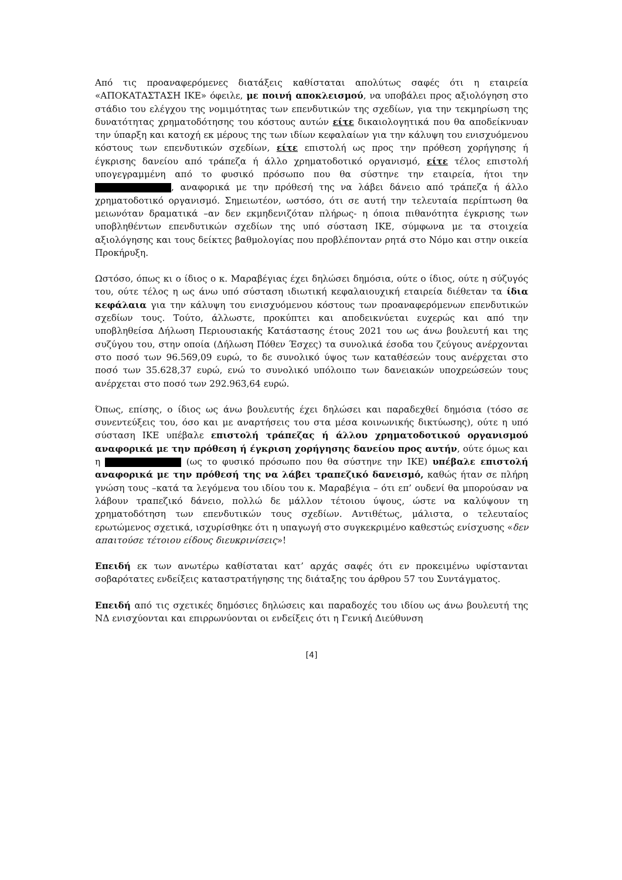Από τις προαναφερόμενες διατάξεις καθίσταται απολύτως σαφές ότι η εταιρεία «ΑΠΟΚΑΤΑΣΤΑΣΗ ΙΚΕ» όφειλε, με ποινή αποκλεισμού, να υποβάλει προς αξιολόγηση στο στάδιο του ελέγχου της νομιμότητας των επενδυτικών της σχεδίων, για την τεκμηρίωση της δυνατότητας χρηματοδότησης του κόστους αυτών είτε δικαιολογητικά που θα αποδείκνυαν την ύπαρξη και κατοχή εκ μέρους της των ιδίων κεφαλαίων για την κάλυψη του ενισχυόμενου κόστους των επενδυτικών σχεδίων, είτε επιστολή ως προς την πρόθεση χορήγησης ή έγκρισης δανείου από τράπεζα ή άλλο χρηματοδοτικό οργανισμό, είτε τέλος επιστολή υπογεγραμμένη από το φυσικό πρόσωπο που θα σύστηνε την εταιρεία, ήτοι την , αναφορικά με την πρόθεσή της να λάβει δάνειο από τράπεζα ή άλλο χρηματοδοτικό οργανισμό. Σημειωτέον, ωστόσο, ότι σε αυτή την τελευταία περίπτωση θα μειωνόταν δραματικά –αν δεν εκμηδενιζόταν πλήρως- η όποια πιθανότητα έγκρισης των υποβληθέντων επενδυτικών σχεδίων της υπό σύσταση ΙΚΕ, σύμφωνα με τα στοιχεία αξιολόγησης και τους δείκτες βαθμολογίας που προβλέπονταν ρητά στο Νόμο και στην οικεία Προκήρυξη.
Ωστόσο, όπως κι ο ίδιος ο κ. Μαραβέγιας έχει δηλώσει δημόσια, ούτε ο ίδιος, ούτε η σύζυγός του, ούτε τέλος η ως άνω υπό σύσταση ιδιωτική κεφαλαιουχική εταιρεία διέθεταν τα ίδια κεφάλαια για την κάλυψη του ενισχυόμενου κόστους των προαναφερόμενων επενδυτικών σχεδίων τους. Τούτο, άλλωστε, προκύπτει και αποδεικνύεται ευχερώς και από την υποβληθείσα Δήλωση Περιουσιακής Κατάστασης έτους 2021 του ως άνω βουλευτή και της συζύγου του, στην οποία (Δήλωση Πόθεν Έσχες) τα συνολικά έσοδα του ζεύγους ανέρχονται στο ποσό των 96.569,09 ευρώ, το δε συνολικό ύψος των καταθέσεών τους ανέρχεται στο ποσό των 35.628,37 ευρώ, ενώ το συνολικό υπόλοιπο των δανειακών υποχρεώσεών τους ανέρχεται στο ποσό των 292.963,64 ευρώ.
Όπως, επίσης, ο ίδιος ως άνω βουλευτής έχει δηλώσει και παραδεχθεί δημόσια (τόσο σε συνεντεύξεις του, όσο και με αναρτήσεις του στα μέσα κοινωνικής δικτύωσης), ούτε η υπό σύσταση ΙΚΕ υπέβαλε επιστολή τράπεζας ή άλλου χρηματοδοτικού οργανισμού αναφορικά με την πρόθεση ή έγκριση χορήγησης δανείου προς αυτήν, ούτε όμως και η (ως το φυσικό πρόσωπο που θα σύστηνε την ΙΚΕ) υπέβαλε επιστολή αναφορικά με την πρόθεσή της να λάβει τραπεζικό δανεισμό, καθώς ήταν σε πλήρη γνώση τους –κατά τα λεγόμενα του ιδίου του κ. Μαραβέγια – ότι επ’ ουδενί θα μπορούσαν να λάβουν τραπεζικό δάνειο, πολλώ δε μάλλον τέτοιου ύψους, ώστε να καλύψουν τη χρηματοδότηση των επενδυτικών τους σχεδίων. Αντιθέτως, μάλιστα, ο τελευταίος ερωτώμενος σχετικά, ισχυρίσθηκε ότι η υπαγωγή στο συγκεκριμένο καθεστώς ενίσχυσης «δεν απαιτούσε τέτοιου είδους διευκρινίσεις»!
Επειδή εκ των ανωτέρω καθίσταται κατ’ αρχάς σαφές ότι εν προκειμένω υφίστανται σοβαρότατες ενδείξεις καταστρατήγησης της διάταξης του άρθρου 57 του Συντάγματος.
Επειδή από τις σχετικές δημόσιες δηλώσεις και παραδοχές του ιδίου ως άνω βουλευτή της ΝΔ ενισχύονται και επιρρωνύονται οι ενδείξεις ότι η Γενική Διεύθυνση
[4]